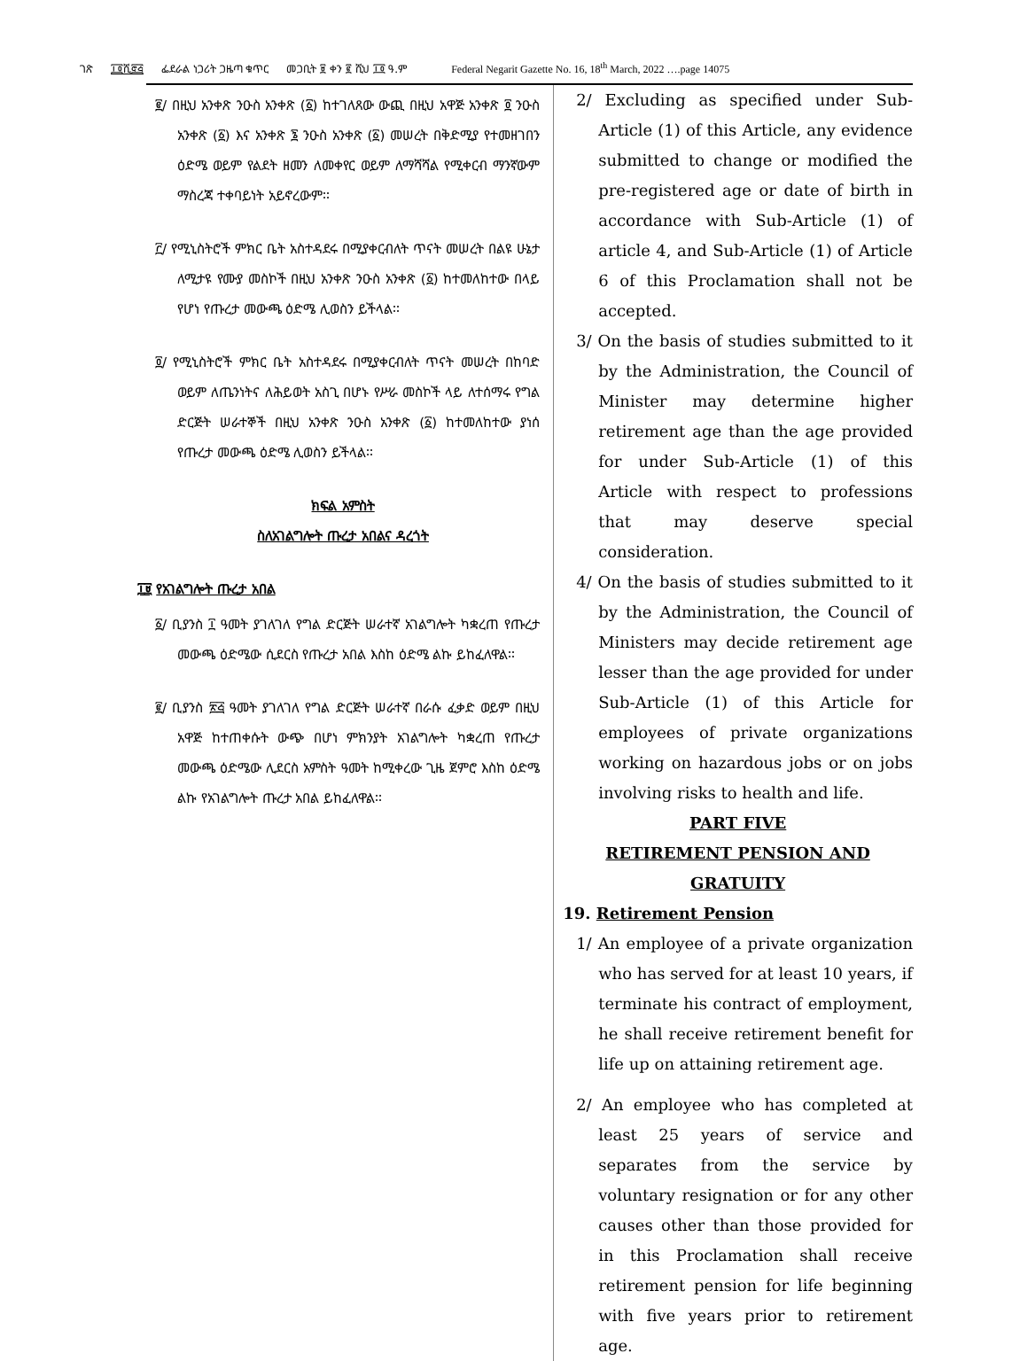ገጽ ፲፬ሺ፸፭ ፌደራል ነጋሪት ጋዜጣ ቁጥር መጋቢት ፱ ቀን ፪ ሺህ ፲፬ ዓ.ም Federal Negarit Gazette No. 16, 18<sup>th</sup> March, 2022 ….page 14075
፪/ በዚህ አንቀጽ ንዑስ አንቀጽ (፩) ከተገለጸው ውጪ በዚህ አዋጅ አንቀጽ ፬ ንዑስ አንቀጽ (፩) እና አንቀጽ ፮ ንዑስ አንቀጽ (፩) መሠረት በቅድሚያ የተመዘገበን ዕድሜ ወይም የልደት ዘመን ለመቀየር ወይም ለማሻሻል የሚቀርብ ማንኛውም ማስረጃ ተቀባይነት አይኖረውም፡፡
፫/ የሚኒስትሮች ምክር ቤት አስተዳደሩ በሚያቀርብለት ጥናት መሠረት በልዩ ሁኔታ ለሚታዩ የሙያ መስኮች በዚህ አንቀጽ ንዑስ አንቀጽ (፩) ከተመለከተው በላይ የሆነ የጡረታ መውጫ ዕድሜ ሊወስን ይችላል፡፡
፬/ የሚኒስትሮች ምክር ቤት አስተዳደሩ በሚያቀርብለት ጥናት መሠረት በከባድ ወይም ለጤንነትና ለሕይወት አስጊ በሆኑ የሥራ መስኮች ላይ ለተሰማሩ የግል ድርጅት ሠራተኞች በዚህ አንቀጽ ንዑስ አንቀጽ (፩) ከተመለከተው ያነሰ የጡረታ መውጫ ዕድሜ ሊወስን ይችላል፡፡
ክፍል አምስት
ስለአገልግሎት ጡረታ አበልና ዳረጎት
፲፱ የአገልግሎት ጡረታ አበል
፩/ ቢያንስ ፲ ዓመት ያገለገለ የግል ድርጅት ሠራተኛ አገልግሎት ካቋረጠ የጡረታ መውጫ ዕድሜው ሲደርስ የጡረታ አበል እስከ ዕድሜ ልኩ ይከፈለዋል፡፡
፪/ ቢያንስ ፳፭ ዓመት ያገለገለ የግል ድርጅት ሠራተኛ በራሱ ፈቃድ ወይም በዚህ አዋጅ ከተጠቀሱት ውጭ በሆነ ምክንያት አገልግሎት ካቋረጠ የጡረታ መውጫ ዕድሜው ሊደርስ አምስት ዓመት ከሚቀረው ጊዜ ጀምሮ እስከ ዕድሜ ልኩ የአገልግሎት ጡረታ አበል ይከፈለዋል፡፡
2/ Excluding as specified under Sub-Article (1) of this Article, any evidence submitted to change or modified the pre-registered age or date of birth in accordance with Sub-Article (1) of article 4, and Sub-Article (1) of Article 6 of this Proclamation shall not be accepted.
3/ On the basis of studies submitted to it by the Administration, the Council of Minister may determine higher retirement age than the age provided for under Sub-Article (1) of this Article with respect to professions that may deserve special consideration.
4/ On the basis of studies submitted to it by the Administration, the Council of Ministers may decide retirement age lesser than the age provided for under Sub-Article (1) of this Article for employees of private organizations working on hazardous jobs or on jobs involving risks to health and life.
PART FIVE
RETIREMENT PENSION AND GRATUITY
19. Retirement Pension
1/ An employee of a private organization who has served for at least 10 years, if terminate his contract of employment, he shall receive retirement benefit for life up on attaining retirement age.
2/ An employee who has completed at least 25 years of service and separates from the service by voluntary resignation or for any other causes other than those provided for in this Proclamation shall receive retirement pension for life beginning with five years prior to retirement age.